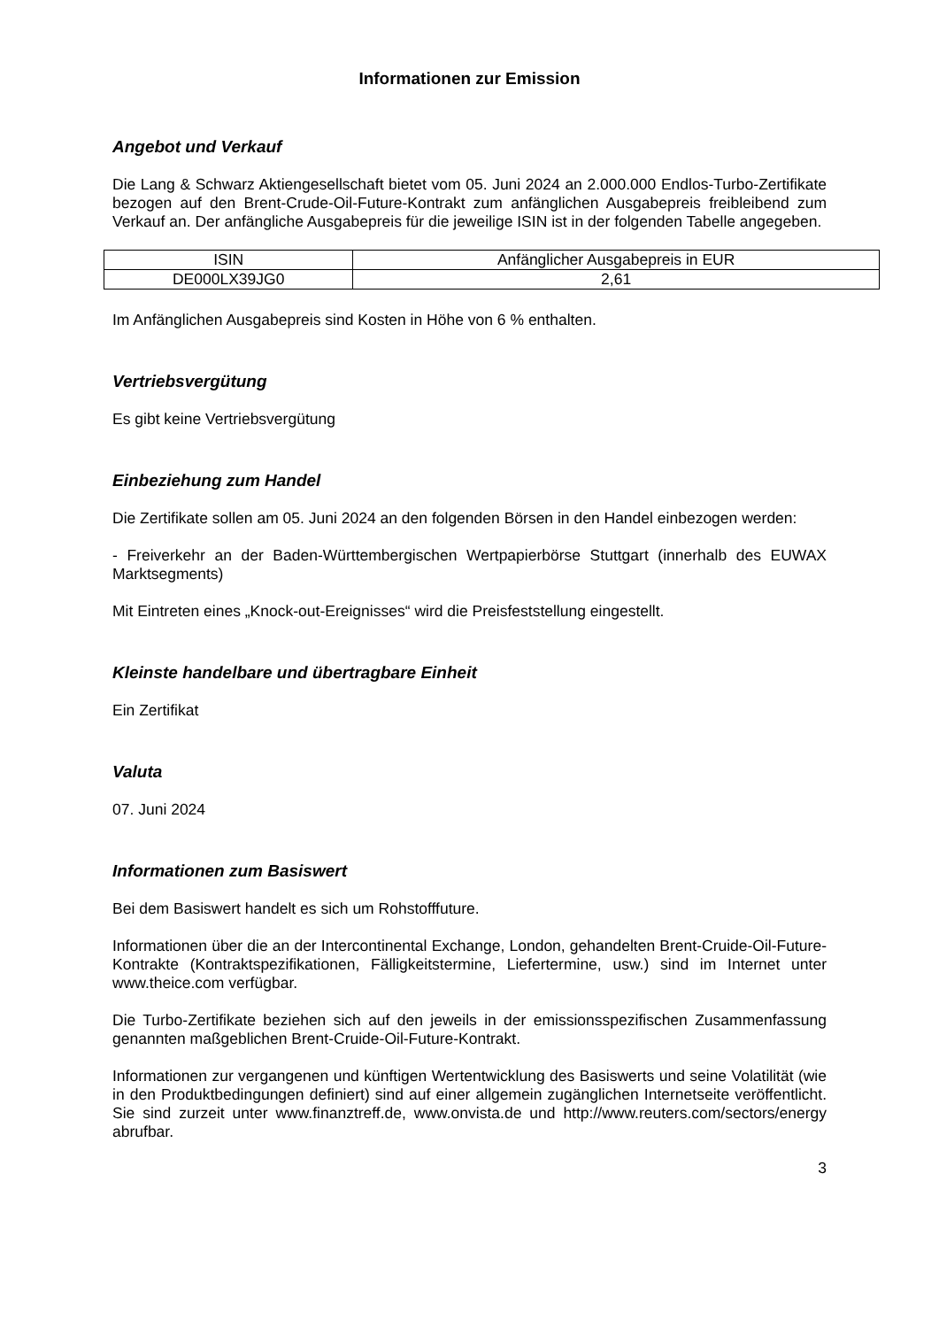Informationen zur Emission
Angebot und Verkauf
Die Lang & Schwarz Aktiengesellschaft bietet vom 05. Juni 2024 an 2.000.000 Endlos-Turbo-Zertifikate bezogen auf den Brent-Crude-Oil-Future-Kontrakt zum anfänglichen Ausgabepreis freibleibend zum Verkauf an. Der anfängliche Ausgabepreis für die jeweilige ISIN ist in der folgenden Tabelle angegeben.
| ISIN | Anfänglicher Ausgabepreis in EUR |
| DE000LX39JG0 | 2,61 |
Im Anfänglichen Ausgabepreis sind Kosten in Höhe von 6 % enthalten.
Vertriebsvergütung
Es gibt keine Vertriebsvergütung
Einbeziehung zum Handel
Die Zertifikate sollen am 05. Juni 2024 an den folgenden Börsen in den Handel einbezogen werden:
- Freiverkehr an der Baden-Württembergischen Wertpapierbörse Stuttgart (innerhalb des EUWAX Marktsegments)
Mit Eintreten eines „Knock-out-Ereignisses“ wird die Preisfeststellung eingestellt.
Kleinste handelbare und übertragbare Einheit
Ein Zertifikat
Valuta
07. Juni 2024
Informationen zum Basiswert
Bei dem Basiswert handelt es sich um Rohstofffuture.
Informationen über die an der Intercontinental Exchange, London, gehandelten Brent-Cruide-Oil-Future-Kontrakte (Kontraktspezifikationen, Fälligkeitstermine, Liefertermine, usw.) sind im Internet unter www.theice.com verfügbar.
Die Turbo-Zertifikate beziehen sich auf den jeweils in der emissionsspezifischen Zusammenfassung genannten maßgeblichen Brent-Cruide-Oil-Future-Kontrakt.
Informationen zur vergangenen und künftigen Wertentwicklung des Basiswerts und seine Volatilität (wie in den Produktbedingungen definiert) sind auf einer allgemein zugänglichen Internetseite veröffentlicht. Sie sind zurzeit unter www.finanztreff.de, www.onvista.de und http://www.reuters.com/sectors/energy abrufbar.
3